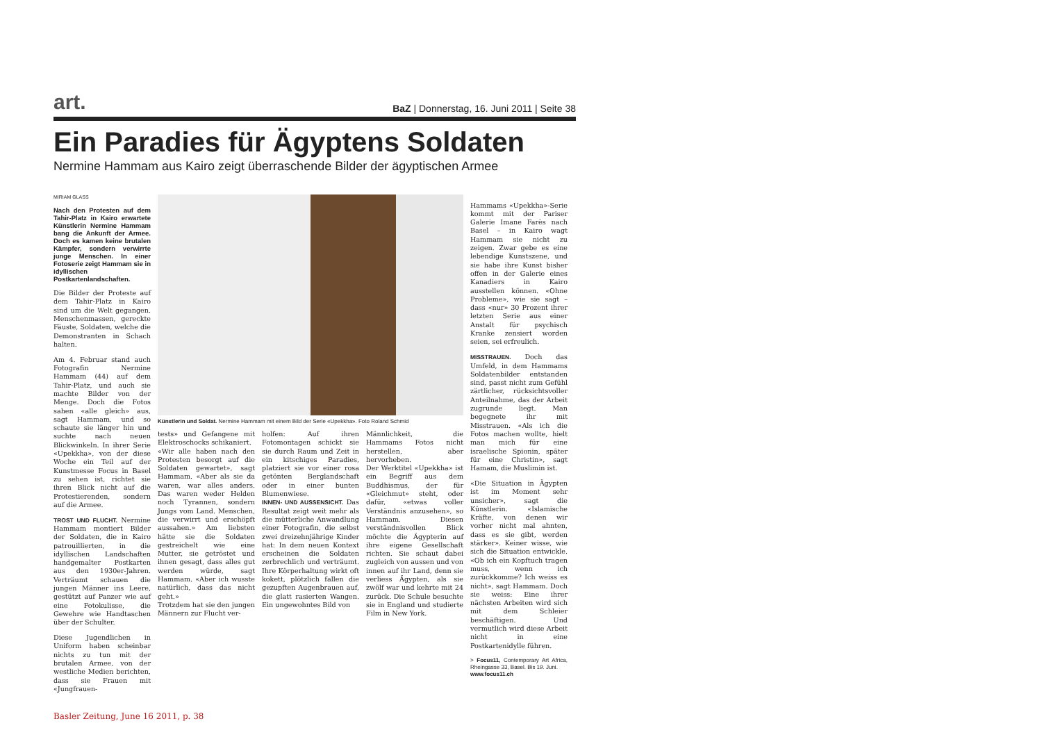art. BaZ | Donnerstag, 16. Juni 2011 | Seite 38
Ein Paradies für Ägyptens Soldaten
Nermine Hammam aus Kairo zeigt überraschende Bilder der ägyptischen Armee
MIRIAM GLASS
Nach den Protesten auf dem Tahir-Platz in Kairo erwartete Künstlerin Nermine Hammam bang die Ankunft der Armee. Doch es kamen keine brutalen Kämpfer, sondern verwirrte junge Menschen. In einer Fotoserie zeigt Hammam sie in idyllischen Postkartenlandschaften.
Die Bilder der Proteste auf dem Tahir-Platz in Kairo sind um die Welt gegangen. Menschenmassen, gereckte Fäuste, Soldaten, welche die Demonstranten in Schach halten.
Am 4. Februar stand auch Fotografin Nermine Hammam (44) auf dem Tahir-Platz, und auch sie machte Bilder von der Menge. Doch die Fotos sahen «alle gleich» aus, sagt Hammam, und so schaute sie länger hin und suchte nach neuen Blickwinkeln. In ihrer Serie «Upekkha», von der diese Woche ein Teil auf der Kunstmesse Focus in Basel zu sehen ist, richtet sie ihren Blick nicht auf die Protestierenden, sondern auf die Armee.
TROST UND FLUCHT. Nermine Hammam montiert Bilder der Soldaten, die in Kairo patrouillierten, in die idyllischen Landschaften handgemalter Postkarten aus den 1930er-Jahren. Verträumt schauen die jungen Männer ins Leere, gestützt auf Panzer wie auf eine Fotokulisse, die Gewehre wie Handtaschen über der Schulter.
Diese Jugendlichen in Uniform haben scheinbar nichts zu tun mit der brutalen Armee, von der westliche Medien berichten, dass sie Frauen mit «Jungfrauen-
Künstlerin und Soldat. Nermine Hammam mit einem Bild der Serie «Upekkha». Foto Roland Schmid
tests» und Gefangene mit Elektroschocks schikaniert.
«Wir alle haben nach den Protesten besorgt auf die Soldaten gewartet», sagt Hammam. «Aber als sie da waren, war alles anders. Das waren weder Helden noch Tyrannen, sondern Jungs vom Land. Menschen, die verwirrt und erschöpft aussahen.» Am liebsten hätte sie die Soldaten gestreichelt wie eine Mutter, sie getröstet und ihnen gesagt, dass alles gut werden würde, sagt Hammam. «Aber ich wusste natürlich, dass das nicht geht.»
Trotzdem hat sie den jungen Männern zur Flucht ver-
holfen: Auf ihren Fotomontagen schickt sie sie durch Raum und Zeit in ein kitschiges Paradies, platziert sie vor einer rosa getönten Berglandschaft oder in einer bunten Blumenwiese.
INNEN- UND AUSSENSICHT. Das Resultat zeigt weit mehr als die mütterliche Anwandlung einer Fotografin, die selbst zwei dreizehnjährige Kinder hat: In dem neuen Kontext erscheinen die Soldaten zerbrechlich und verträumt. Ihre Körperhaltung wirkt oft kokett, plötzlich fallen die gezupften Augenbrauen auf, die glatt rasierten Wangen. Ein ungewohntes Bild von
Männlichkeit, die Hammams Fotos nicht herstellen, aber hervorheben.
Der Werktitel «Upekkha» ist ein Begriff aus dem Buddhismus, der für «Gleichmut» steht, oder dafür, «etwas voller Verständnis anzusehen», so Hammam. Diesen verständnisvollen Blick möchte die Ägypterin auf ihre eigene Gesellschaft richten. Sie schaut dabei zugleich von aussen und von innen auf ihr Land, denn sie verliess Ägypten, als sie zwölf war und kehrte mit 24 zurück. Die Schule besuchte sie in England und studierte Film in New York.
Hammams «Upekkha»-Serie kommt mit der Pariser Galerie Imane Farès nach Basel – in Kairo wagt Hammam sie nicht zu zeigen. Zwar gebe es eine lebendige Kunstszene, und sie habe ihre Kunst bisher offen in der Galerie eines Kanadiers in Kairo ausstellen können. «Ohne Probleme», wie sie sagt – dass «nur» 30 Prozent ihrer letzten Serie aus einer Anstalt für psychisch Kranke zensiert worden seien, sei erfreulich.
MISSTRAUEN. Doch das Umfeld, in dem Hammams Soldatenbilder entstanden sind, passt nicht zum Gefühl zärtlicher, rücksichtsvoller Anteilnahme, das der Arbeit zugrunde liegt. Man begegnete ihr mit Misstrauen. «Als ich die Fotos machen wollte, hielt man mich für eine israelische Spionin, später für eine Christin», sagt Hamam, die Muslimin ist.
«Die Situation in Ägypten ist im Moment sehr unsicher», sagt die Künstlerin. «Islamische Kräfte, von denen wir vorher nicht mal ahnten, dass es sie gibt, werden stärker». Keiner wisse, wie sich die Situation entwickle. «Ob ich ein Kopftuch tragen muss, wenn ich zurückkomme? Ich weiss es nicht», sagt Hammam. Doch sie weiss: Eine ihrer nächsten Arbeiten wird sich mit dem Schleier beschäftigen. Und vermutlich wird diese Arbeit nicht in eine Postkartenidylle führen.
> Focus11, Contemporary Art Africa, Rheingasse 33, Basel. Bis 19. Juni.
www.focus11.ch
Basler Zeitung, June 16 2011, p. 38